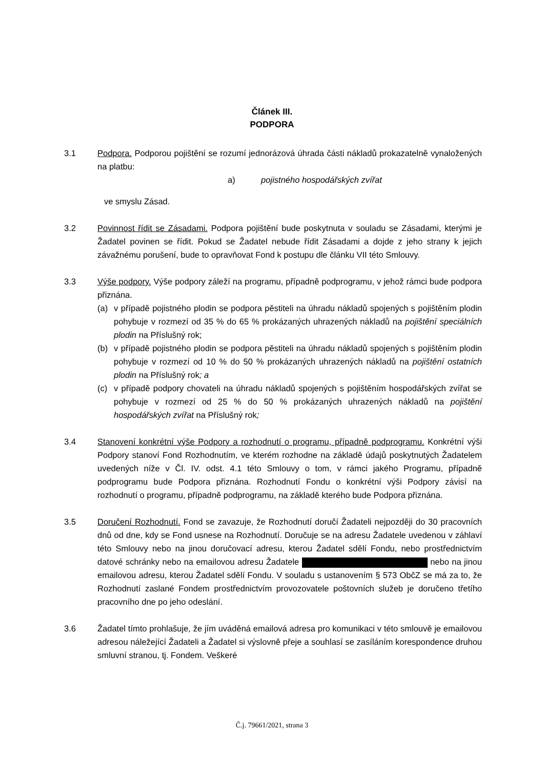Článek III.
PODPORA
3.1 Podpora. Podporou pojištění se rozumí jednorázová úhrada části nákladů prokazatelně vynaložených na platbu:
a) pojistného hospodářských zvířat
ve smyslu Zásad.
3.2 Povinnost řídit se Zásadami. Podpora pojištění bude poskytnuta v souladu se Zásadami, kterými je Žadatel povinen se řídit. Pokud se Žadatel nebude řídit Zásadami a dojde z jeho strany k jejich závažnému porušení, bude to opravňovat Fond k postupu dle článku VII této Smlouvy.
3.3 Výše podpory. Výše podpory záleží na programu, případně podprogramu, v jehož rámci bude podpora přiznána.
(a) v případě pojistného plodin se podpora pěstiteli na úhradu nákladů spojených s pojištěním plodin pohybuje v rozmezí od 35 % do 65 % prokázaných uhrazených nákladů na pojištění speciálních plodin na Příslušný rok;
(b) v případě pojistného plodin se podpora pěstiteli na úhradu nákladů spojených s pojištěním plodin pohybuje v rozmezí od 10 % do 50 % prokázaných uhrazených nákladů na pojištění ostatních plodin na Příslušný rok; a
(c) v případě podpory chovateli na úhradu nákladů spojených s pojištěním hospodářských zvířat se pohybuje v rozmezí od 25 % do 50 % prokázaných uhrazených nákladů na pojištění hospodářských zvířat na Příslušný rok;
3.4 Stanovení konkrétní výše Podpory a rozhodnutí o programu, případně podprogramu. Konkrétní výši Podpory stanoví Fond Rozhodnutím, ve kterém rozhodne na základě údajů poskytnutých Žadatelem uvedených níže v Čl. IV. odst. 4.1 této Smlouvy o tom, v rámci jakého Programu, případně podprogramu bude Podpora přiznána. Rozhodnutí Fondu o konkrétní výši Podpory závisí na rozhodnutí o programu, případně podprogramu, na základě kterého bude Podpora přiznána.
3.5 Doručení Rozhodnutí. Fond se zavazuje, že Rozhodnutí doručí Žadateli nejpozději do 30 pracovních dnů od dne, kdy se Fond usnese na Rozhodnutí. Doručuje se na adresu Žadatele uvedenou v záhlaví této Smlouvy nebo na jinou doručovací adresu, kterou Žadatel sdělí Fondu, nebo prostřednictvím datové schránky nebo na emailovou adresu Žadatele nebo na jinou emailovou adresu, kterou Žadatel sdělí Fondu. V souladu s ustanovením § 573 ObčZ se má za to, že Rozhodnutí zaslané Fondem prostřednictvím provozovatele poštovních služeb je doručeno třetího pracovního dne po jeho odeslání.
3.6 Žadatel tímto prohlašuje, že jím uváděná emailová adresa pro komunikaci v této smlouvě je emailovou adresou náležející Žadateli a Žadatel si výslovně přeje a souhlasí se zasíláním korespondence druhou smluvní stranou, tj. Fondem. Veškeré
Č.j. 79661/2021, strana 3